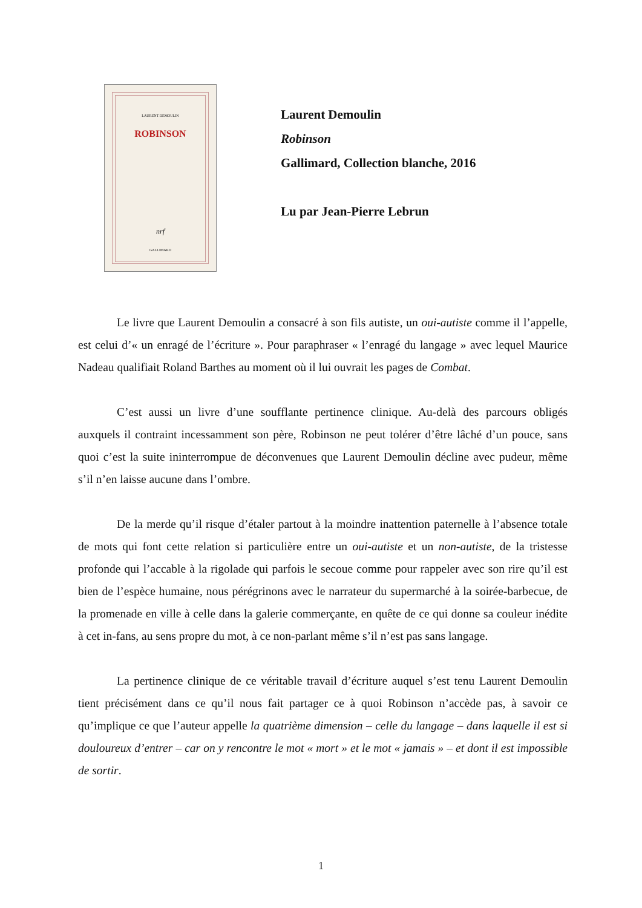LAURENT DEMOULIN
ROBINSON
nrf
GALLIMARD
Laurent Demoulin
Robinson
Gallimard, Collection blanche, 2016
Lu par Jean-Pierre Lebrun
Le livre que Laurent Demoulin a consacré à son fils autiste, un oui-autiste comme il l’appelle, est celui d’« un enragé de l’écriture ». Pour paraphraser « l’enragé du langage » avec lequel Maurice Nadeau qualifiait Roland Barthes au moment où il lui ouvrait les pages de Combat.
C’est aussi un livre d’une soufflante pertinence clinique. Au-delà des parcours obligés auxquels il contraint incessamment son père, Robinson ne peut tolérer d’être lâché d’un pouce, sans quoi c’est la suite ininterrompue de déconvenues que Laurent Demoulin décline avec pudeur, même s’il n’en laisse aucune dans l’ombre.
De la merde qu’il risque d’étaler partout à la moindre inattention paternelle à l’absence totale de mots qui font cette relation si particulière entre un oui-autiste et un non-autiste, de la tristesse profonde qui l’accable à la rigolade qui parfois le secoue comme pour rappeler avec son rire qu’il est bien de l’espèce humaine, nous pérégrinons avec le narrateur du supermarché à la soirée-barbecue, de la promenade en ville à celle dans la galerie commerçante, en quête de ce qui donne sa couleur inédite à cet in-fans, au sens propre du mot, à ce non-parlant même s’il n’est pas sans langage.
La pertinence clinique de ce véritable travail d’écriture auquel s’est tenu Laurent Demoulin tient précisément dans ce qu’il nous fait partager ce à quoi Robinson n’accède pas, à savoir ce qu’implique ce que l’auteur appelle la quatrième dimension – celle du langage – dans laquelle il est si douloureux d’entrer – car on y rencontre le mot « mort » et le mot « jamais » – et dont il est impossible de sortir.
1